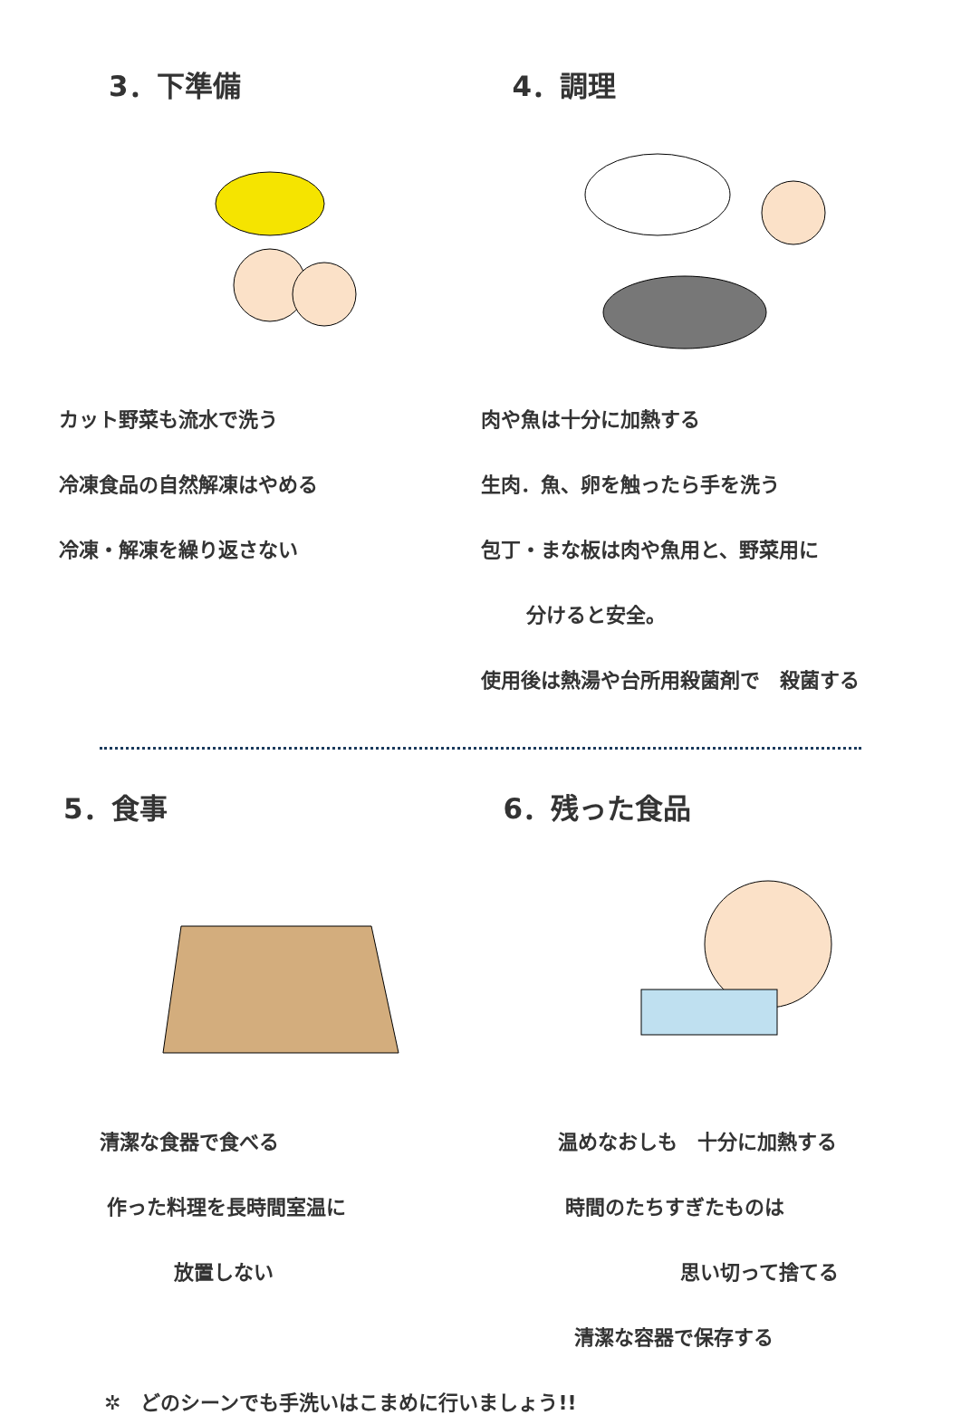3．下準備
カット野菜も流水で洗う
冷凍食品の自然解凍はやめる
冷凍・解凍を繰り返さない
4．調理
肉や魚は十分に加熱する
生肉．魚、卵を触ったら手を洗う
包丁・まな板は肉や魚用と、野菜用に
分けると安全。
使用後は熱湯や台所用殺菌剤で　殺菌する
5．食事
清潔な食器で食べる
作った料理を長時間室温に
放置しない
6．残った食品
温めなおしも　十分に加熱する
時間のたちすぎたものは
思い切って捨てる
清潔な容器で保存する
✲　どのシーンでも手洗いはこまめに行いましょう!!